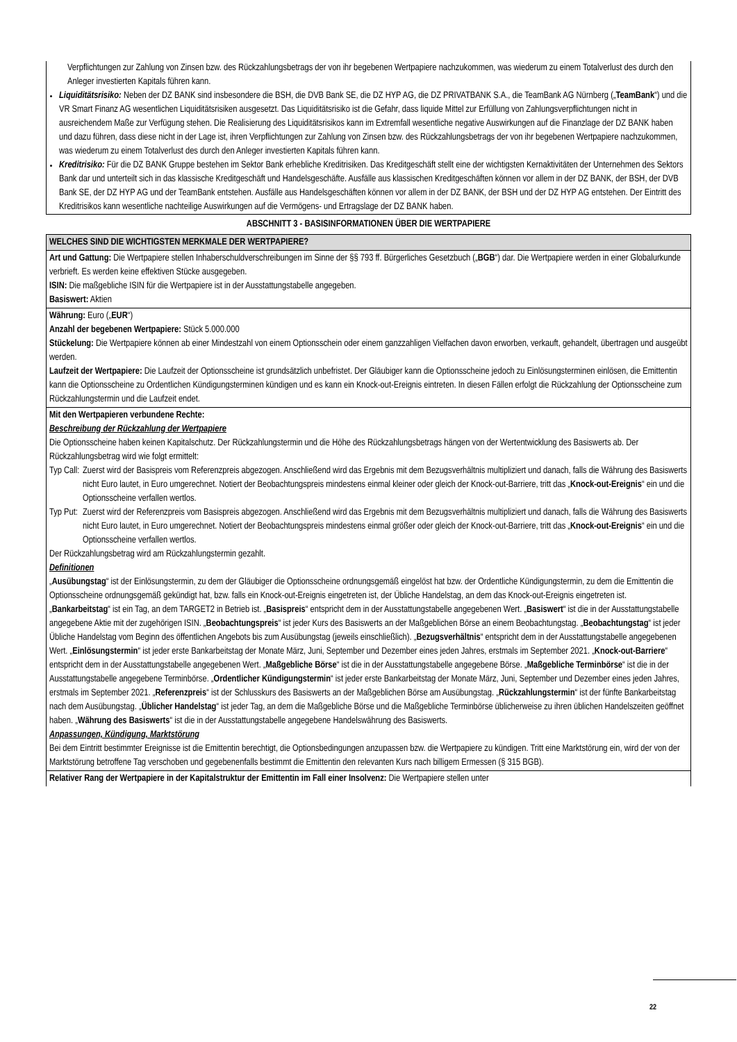Verpflichtungen zur Zahlung von Zinsen bzw. des Rückzahlungsbetrags der von ihr begebenen Wertpapiere nachzukommen, was wiederum zu einem Totalverlust des durch den Anleger investierten Kapitals führen kann.
Liquiditätsrisiko: Neben der DZ BANK sind insbesondere die BSH, die DVB Bank SE, die DZ HYP AG, die DZ PRIVATBANK S.A., die TeamBank AG Nürnberg („TeamBank“) und die VR Smart Finanz AG wesentlichen Liquiditätsrisiken ausgesetzt. Das Liquiditätsrisiko ist die Gefahr, dass liquide Mittel zur Erfüllung von Zahlungsverpflichtungen nicht in ausreichendem Maße zur Verfügung stehen. Die Realisierung des Liquiditätsrisikos kann im Extremfall wesentliche negative Auswirkungen auf die Finanzlage der DZ BANK haben und dazu führen, dass diese nicht in der Lage ist, ihren Verpflichtungen zur Zahlung von Zinsen bzw. des Rückzahlungsbetrags der von ihr begebenen Wertpapiere nachzukommen, was wiederum zu einem Totalverlust des durch den Anleger investierten Kapitals führen kann.
Kreditrisiko: Für die DZ BANK Gruppe bestehen im Sektor Bank erhebliche Kreditrisiken. Das Kreditgeschäft stellt eine der wichtigsten Kernaktivitäten der Unternehmen des Sektors Bank dar und unterteilt sich in das klassische Kreditgeschäft und Handelsgeschäfte. Ausfälle aus klassischen Kreditgeschäften können vor allem in der DZ BANK, der BSH, der DVB Bank SE, der DZ HYP AG und der TeamBank entstehen. Ausfälle aus Handelsgeschäften können vor allem in der DZ BANK, der BSH und der DZ HYP AG entstehen. Der Eintritt des Kreditrisikos kann wesentliche nachteilige Auswirkungen auf die Vermögens- und Ertragslage der DZ BANK haben.
ABSCHNITT 3 - BASISINFORMATIONEN ÜBER DIE WERTPAPIERE
| WELCHES SIND DIE WICHTIGSTEN MERKMALE DER WERTPAPIERE? |
| --- |
| Art und Gattung: Die Wertpapiere stellen Inhaberschuldverschreibungen im Sinne der §§ 793 ff. Bürgerliches Gesetzbuch („ BGB “) dar. Die Wertpapiere werden in einer Globalurkunde verbrieft. Es werden keine effektiven Stücke ausgegeben. ISIN: Die maßgebliche ISIN für die Wertpapiere ist in der Ausstattungstabelle angegeben. Basiswert: Aktien |
| Währung: Euro („ EUR “) Anzahl der begebenen Wertpapiere: Stück 5.000.000 Stückelung: Die Wertpapiere können ab einer Mindestzahl von einem Optionsschein oder einem ganzzahligen Vielfachen davon erworben, verkauft, gehandelt, übertragen und ausgeübt werden. Laufzeit der Wertpapiere: Die Laufzeit der Optionsscheine ist grundsätzlich unbefristet. Der Gläubiger kann die Optionsscheine jedoch zu Einlösungsterminen einlösen, die Emittentin kann die Optionsscheine zu Ordentlichen Kündigungsterminen kündigen und es kann ein Knock-out-Ereignis eintreten. In diesen Fällen erfolgt die Rückzahlung der Optionsscheine zum Rückzahlungstermin und die Laufzeit endet. |
| Mit den Wertpapieren verbundene Rechte: Beschreibung der Rückzahlung der Wertpapiere Die Optionsscheine haben keinen Kapitalschutz. Der Rückzahlungstermin und die Höhe des Rückzahlungsbetrags hängen von der Wertentwicklung des Basiswerts ab. Der Rückzahlungsbetrag wird wie folgt ermittelt: Typ Call: Zuerst wird der Basispreis vom Referenzpreis abgezogen. Anschließend wird das Ergebnis mit dem Bezugsverhältnis multipliziert und danach, falls die Währung des Basiswerts nicht Euro lautet, in Euro umgerechnet. Notiert der Beobachtungspreis mindestens einmal kleiner oder gleich der Knock-out-Barriere, tritt das „ Knock-out-Ereignis “ ein und die Optionsscheine verfallen wertlos. Typ Put: Zuerst wird der Referenzpreis vom Basispreis abgezogen. Anschließend wird das Ergebnis mit dem Bezugsverhältnis multipliziert und danach, falls die Währung des Basiswerts nicht Euro lautet, in Euro umgerechnet. Notiert der Beobachtungspreis mindestens einmal größer oder gleich der Knock-out-Barriere, tritt das „ Knock-out-Ereignis “ ein und die Optionsscheine verfallen wertlos. Der Rückzahlungsbetrag wird am Rückzahlungstermin gezahlt. Definitionen „ Ausübungstag “ ist der Einlösungstermin, zu dem der Gläubiger die Optionsscheine ordnungsgemäß eingelöst hat bzw. der Ordentliche Kündigungstermin, zu dem die Emittentin die Optionsscheine ordnungsgemäß gekündigt hat, bzw. falls ein Knock-out-Ereignis eingetreten ist, der Übliche Handelstag, an dem das Knock-out-Ereignis eingetreten ist. „ Bankarbeitstag “ ist ein Tag, an dem TARGET2 in Betrieb ist. „ Basispreis “ entspricht dem in der Ausstattungstabelle angegebenen Wert. „ Basiswert “ ist die in der Ausstattungstabelle angegebene Aktie mit der zugehörigen ISIN. „ Beobachtungspreis “ ist jeder Kurs des Basiswerts an der Maßgeblichen Börse an einem Beobachtungstag. „ Beobachtungstag “ ist jeder Übliche Handelstag vom Beginn des öffentlichen Angebots bis zum Ausübungstag (jeweils einschließlich). „ Bezugsverhältnis “ entspricht dem in der Ausstattungstabelle angegebenen Wert. „ Einlösungstermin “ ist jeder erste Bankarbeitstag der Monate März, Juni, September und Dezember eines jeden Jahres, erstmals im September 2021. „ Knock-out-Barriere “ entspricht dem in der Ausstattungstabelle angegebenen Wert. „ Maßgebliche Börse “ ist die in der Ausstattungstabelle angegebene Börse. „ Maßgebliche Terminbörse “ ist die in der Ausstattungstabelle angegebene Terminbörse. „ Ordentlicher Kündigungstermin “ ist jeder erste Bankarbeitstag der Monate März, Juni, September und Dezember eines jeden Jahres, erstmals im September 2021. „ Referenzpreis “ ist der Schlusskurs des Basiswerts an der Maßgeblichen Börse am Ausübungstag. „ Rückzahlungstermin “ ist der fünfte Bankarbeitstag nach dem Ausübungstag. „ Üblicher Handelstag “ ist jeder Tag, an dem die Maßgebliche Börse und die Maßgebliche Terminbörse üblicherweise zu ihren üblichen Handelszeiten geöffnet haben. „ Währung des Basiswerts “ ist die in der Ausstattungstabelle angegebene Handelswährung des Basiswerts. Anpassungen, Kündigung, Marktstörung Bei dem Eintritt bestimmter Ereignisse ist die Emittentin berechtigt, die Optionsbedingungen anzupassen bzw. die Wertpapiere zu kündigen. Tritt eine Marktstörung ein, wird der von der Marktstörung betroffene Tag verschoben und gegebenenfalls bestimmt die Emittentin den relevanten Kurs nach billigem Ermessen (§ 315 BGB). |
| Relativer Rang der Wertpapiere in der Kapitalstruktur der Emittentin im Fall einer Insolvenz: Die Wertpapiere stellen unter |
22